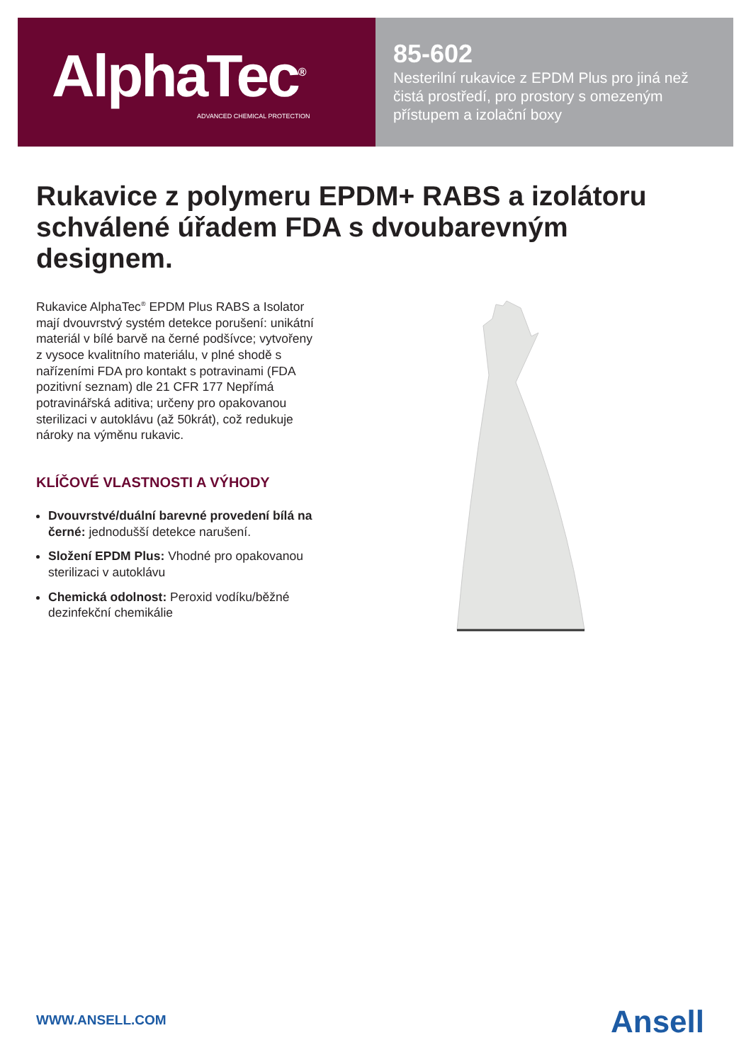AlphaTec<sup>®</sup>
ADVANCED CHEMICAL PROTECTION
85-602
Nesterilní rukavice z EPDM Plus pro jiná než čistá prostředí, pro prostory s omezeným přístupem a izolační boxy
Rukavice z polymeru EPDM+ RABS a izolátoru schválené úřadem FDA s dvoubarevným designem.
Rukavice AlphaTec<sup>®</sup> EPDM Plus RABS a Isolator mají dvouvrstvý systém detekce porušení: unikátní materiál v bílé barvě na černé podšívce; vytvořeny z vysoce kvalitního materiálu, v plné shodě s nařízeními FDA pro kontakt s potravinami (FDA pozitivní seznam) dle 21 CFR 177 Nepřímá potravinářská aditiva; určeny pro opakovanou sterilizaci v autoklávu (až 50krát), což redukuje nároky na výměnu rukavic.
KLÍČOVÉ VLASTNOSTI A VÝHODY
Dvouvrstvé/duální barevné provedení bílá na černé: jednodušší detekce narušení.
Složení EPDM Plus: Vhodné pro opakovanou sterilizaci v autoklávu
Chemická odolnost: Peroxid vodíku/běžné dezinfekční chemikálie
WWW.ANSELL.COM Ansell